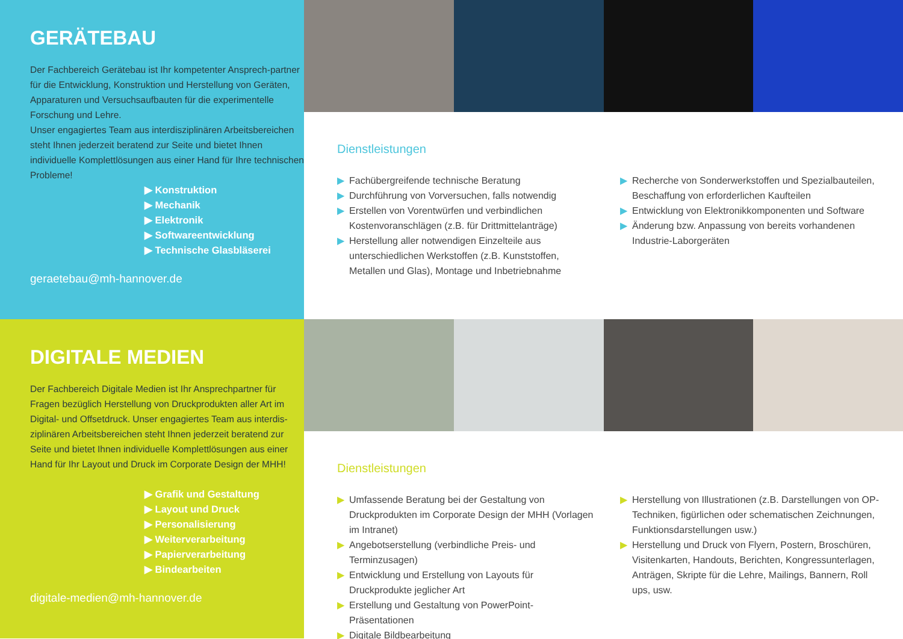GERÄTEBAU
Der Fachbereich Gerätebau ist Ihr kompetenter Ansprech-partner für die Entwicklung, Konstruktion und Herstellung von Geräten, Apparaturen und Versuchsaufbauten für die experimentelle Forschung und Lehre.
Unser engagiertes Team aus interdisziplinären Arbeitsbereichen steht Ihnen jederzeit beratend zur Seite und bietet Ihnen individuelle Komplettlösungen aus einer Hand für Ihre technischen Probleme!
▶ Konstruktion
▶ Mechanik
▶ Elektronik
▶ Softwareentwicklung
▶ Technische Glasbläserei
geraetebau@mh-hannover.de
Dienstleistungen
▶ Fachübergreifende technische Beratung
▶ Durchführung von Vorversuchen, falls notwendig
▶ Erstellen von Vorentwürfen und verbindlichen Kostenvoranschlägen (z.B. für Drittmittelanträge)
▶ Herstellung aller notwendigen Einzelteile aus unterschiedlichen Werkstoffen (z.B. Kunststoffen, Metallen und Glas), Montage und Inbetriebnahme
▶ Recherche von Sonderwerkstoffen und Spezialbauteilen, Beschaffung von erforderlichen Kaufteilen
▶ Entwicklung von Elektronikkomponenten und Software
▶ Änderung bzw. Anpassung von bereits vorhandenen Industrie-Laborgeräten
DIGITALE MEDIEN
Der Fachbereich Digitale Medien ist Ihr Ansprechpartner für Fragen bezüglich Herstellung von Druckprodukten aller Art im Digital- und Offsetdruck. Unser engagiertes Team aus interdis-ziplinären Arbeitsbereichen steht Ihnen jederzeit beratend zur Seite und bietet Ihnen individuelle Komplettlösungen aus einer Hand für Ihr Layout und Druck im Corporate Design der MHH!
▶ Grafik und Gestaltung
▶ Layout und Druck
▶ Personalisierung
▶ Weiterverarbeitung
▶ Papierverarbeitung
▶ Bindearbeiten
digitale-medien@mh-hannover.de
Dienstleistungen
▶ Umfassende Beratung bei der Gestaltung von Druckprodukten im Corporate Design der MHH (Vorlagen im Intranet)
▶ Angebotserstellung (verbindliche Preis- und Terminzusagen)
▶ Entwicklung und Erstellung von Layouts für Druckprodukte jeglicher Art
▶ Erstellung und Gestaltung von PowerPoint-Präsentationen
▶ Digitale Bildbearbeitung
▶ Herstellung von Illustrationen (z.B. Darstellungen von OP-Techniken, figürlichen oder schematischen Zeichnungen, Funktionsdarstellungen usw.)
▶ Herstellung und Druck von Flyern, Postern, Broschüren, Visitenkarten, Handouts, Berichten, Kongressunterlagen, Anträgen, Skripte für die Lehre, Mailings, Bannern, Roll ups, usw.